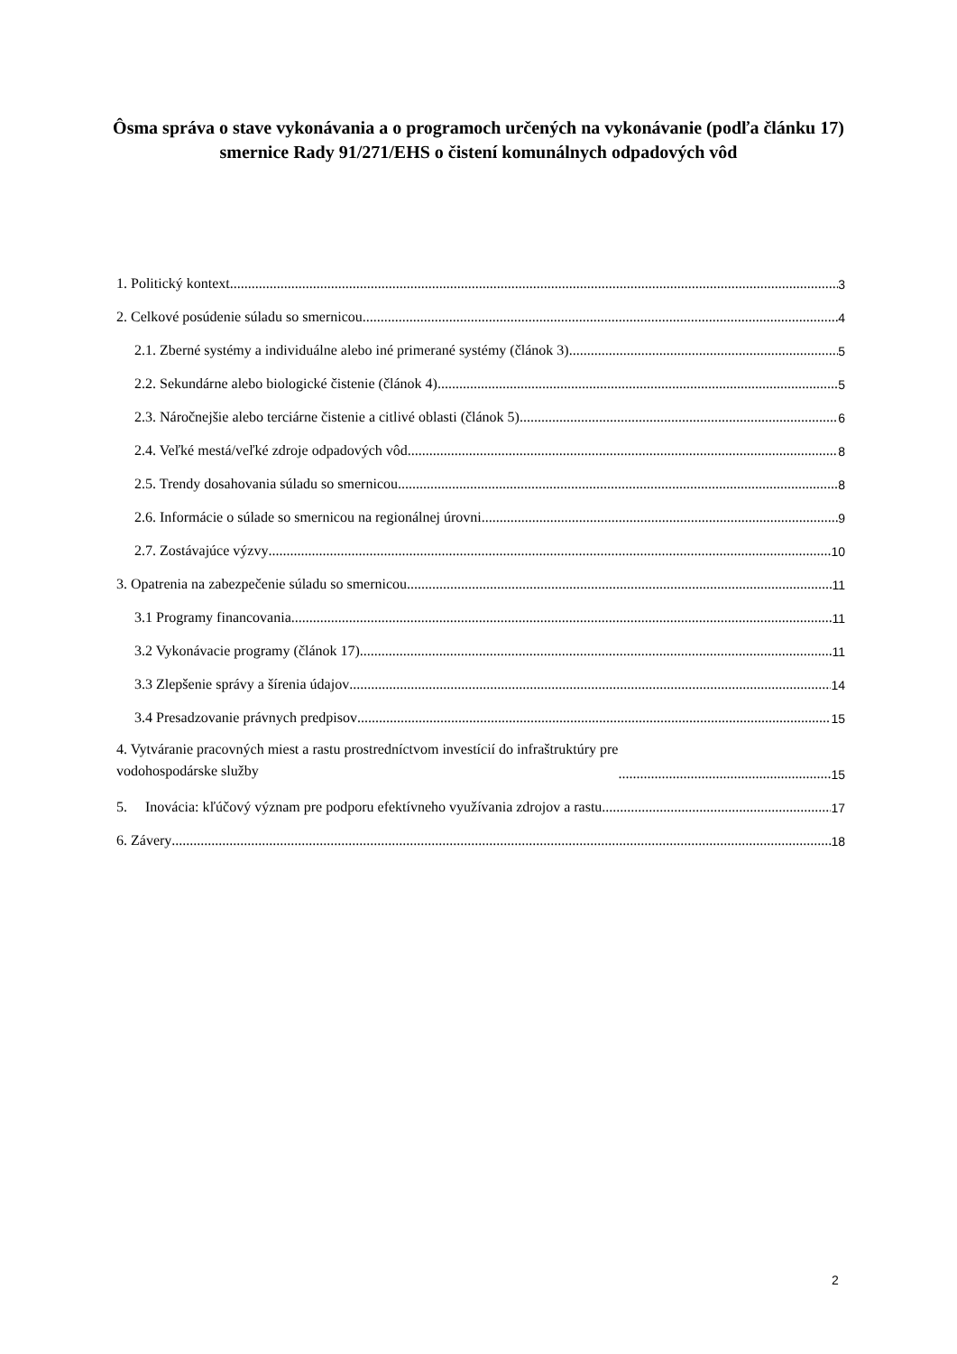Ôsma správa o stave vykonávania a o programoch určených na vykonávanie (podľa článku 17) smernice Rady 91/271/EHS o čistení komunálnych odpadových vôd
1. Politický kontext 3
2. Celkové posúdenie súladu so smernicou 4
2.1. Zberné systémy a individuálne alebo iné primerané systémy (článok 3) 5
2.2. Sekundárne alebo biologické čistenie (článok 4) 5
2.3. Náročnejšie alebo terciárne čistenie a citlivé oblasti (článok 5) 6
2.4. Veľké mestá/veľké zdroje odpadových vôd 8
2.5. Trendy dosahovania súladu so smernicou 8
2.6. Informácie o súlade so smernicou na regionálnej úrovni 9
2.7. Zostávajúce výzvy 10
3. Opatrenia na zabezpečenie súladu so smernicou 11
3.1 Programy financovania 11
3.2 Vykonávacie programy (článok 17) 11
3.3 Zlepšenie správy a šírenia údajov 14
3.4 Presadzovanie právnych predpisov 15
4. Vytváranie pracovných miest a rastu prostredníctvom investícií do infraštruktúry pre
vodohospodárske služby 15
5. Inovácia: kľúčový význam pre podporu efektívneho využívania zdrojov a rastu 17
6. Závery 18
2